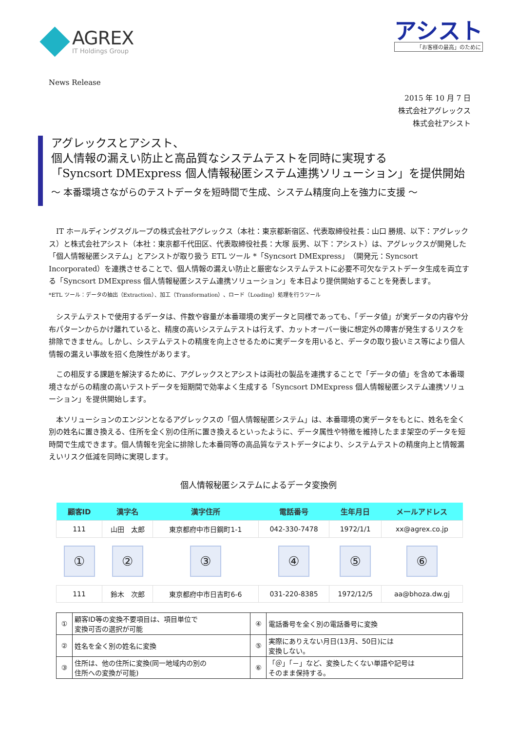AGREX
IT Holdings Group
アシスト
「お客様の最高」のために
News Release
2015 年 10 月 7 日
株式会社アグレックス
株式会社アシスト
アグレックスとアシスト、
個人情報の漏えい防止と高品質なシステムテストを同時に実現する
「Syncsort DMExpress 個人情報秘匿システム連携ソリューション」を提供開始
～ 本番環境さながらのテストデータを短時間で生成、システム精度向上を強力に支援 ～
IT ホールディングスグループの株式会社アグレックス（本社：東京都新宿区、代表取締役社長：山口 勝規、以下：アグレックス）と株式会社アシスト（本社：東京都千代田区、代表取締役社長：大塚 辰男、以下：アシスト）は、アグレックスが開発した「個人情報秘匿システム」とアシストが取り扱う ETL ツール *「Syncsort DMExpress」（開発元：Syncsort Incorporated）を連携させることで、個人情報の漏えい防止と厳密なシステムテストに必要不可欠なテストデータ生成を両立する「Syncsort DMExpress 個人情報秘匿システム連携ソリューション」を本日より提供開始することを発表します。
*ETL ツール：データの抽出（Extraction）、加工（Transformation）、ロード（Loading）処理を行うツール
システムテストで使用するデータは、件数や容量が本番環境の実データと同様であっても、「データ値」が実データの内容や分布パターンからかけ離れていると、精度の高いシステムテストは行えず、カットオーバー後に想定外の障害が発生するリスクを排除できません。しかし、システムテストの精度を向上させるために実データを用いると、データの取り扱いミス等により個人情報の漏えい事故を招く危険性があります。
この相反する課題を解決するために、アグレックスとアシストは両社の製品を連携することで「データの値」を含めて本番環境さながらの精度の高いテストデータを短期間で効率よく生成する「Syncsort DMExpress 個人情報秘匿システム連携ソリューション」を提供開始します。
本ソリューションのエンジンとなるアグレックスの「個人情報秘匿システム」は、本番環境の実データをもとに、姓名を全く別の姓名に置き換える、住所を全く別の住所に置き換えるといったように、データ属性や特徴を維持したまま架空のデータを短時間で生成できます。個人情報を完全に排除した本番同等の高品質なテストデータにより、システムテストの精度向上と情報漏えいリスク低減を同時に実現します。
個人情報秘匿システムによるデータ変換例
| 顧客ID | 漢字名 | 漢字住所 | 電話番号 | 生年月日 | メールアドレス |
| --- | --- | --- | --- | --- | --- |
| 111 | 山田 太郎 | 東京都府中市日鋼町1-1 | 042-330-7478 | 1972/1/1 | xx@agrex.co.jp |
| ① | ② | ③ | ④ | ⑤ | ⑥ |
| 111 | 鈴木 次郎 | 東京都府中市日吉町6-6 | 031-220-8385 | 1972/12/5 | aa@bhoza.dw.gj |
| ① | 顧客ID等の変換不要項目は、項目単位で 変換可否の選択が可能 | ④ | 電話番号を全く別の電話番号に変換 |
| ② | 姓名を全く別の姓名に変換 | ⑤ | 実際にありえない月日(13月、50日)には 変換しない。 |
| ③ | 住所は、他の住所に変換(同一地域内の別の 住所への変換が可能) | ⑥ | 「＠」「－」など、変換したくない単語や記号は そのまま保持する。 |